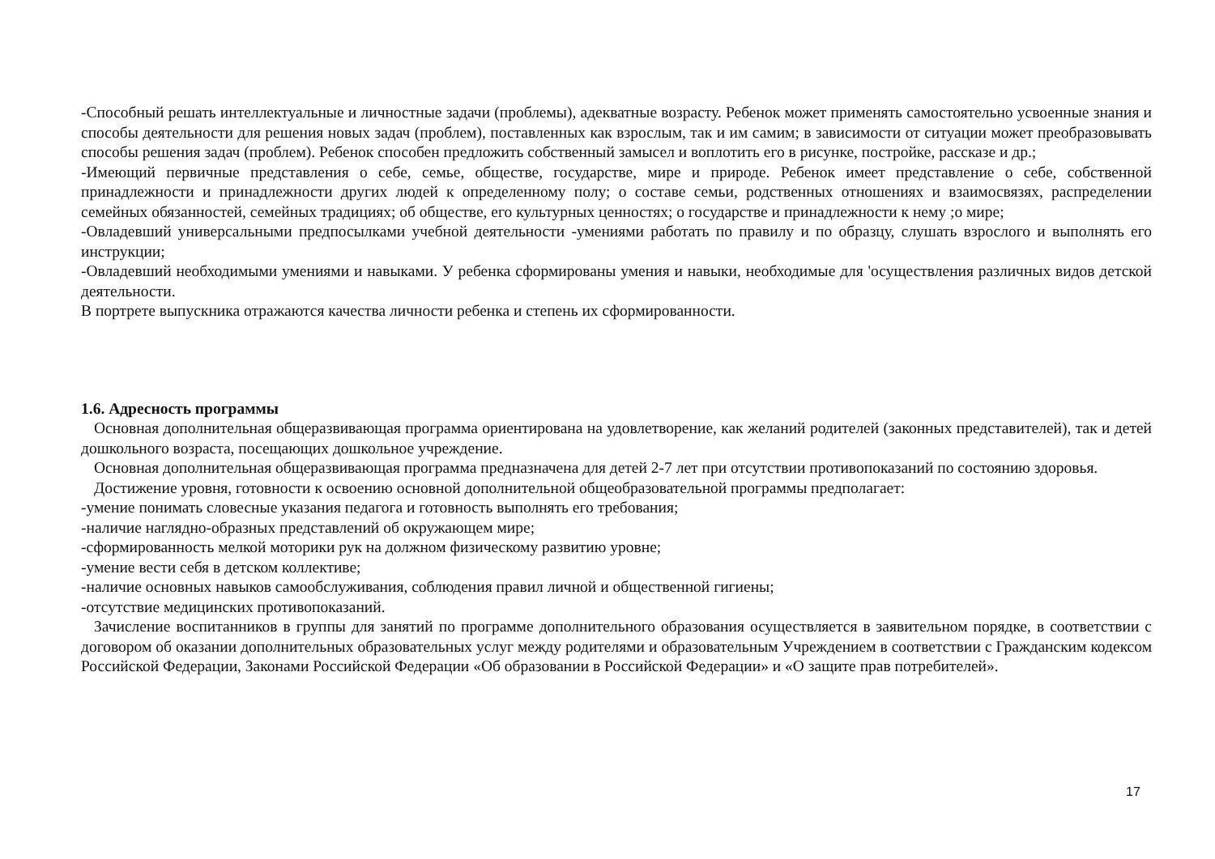-Способный решать интеллектуальные и личностные задачи (проблемы), адекватные возрасту. Ребенок может применять самостоятельно усвоенные знания и способы деятельности для решения новых задач (проблем), поставленных как взрослым, так и им самим; в зависимости от ситуации может преобразовывать способы решения задач (проблем). Ребенок способен предложить собственный замысел и воплотить его в рисунке, постройке, рассказе и др.;
-Имеющий первичные представления о себе, семье, обществе, государстве, мире и природе. Ребенок имеет представление о себе, собственной принадлежности и принадлежности других людей к определенному полу; о составе семьи, родственных отношениях и взаимосвязях, распределении семейных обязанностей, семейных традициях; об обществе, его культурных ценностях; о государстве и принадлежности к нему ;о мире;
-Овладевший универсальными предпосылками учебной деятельности -умениями работать по правилу и по образцу, слушать взрослого и выполнять его инструкции;
-Овладевший необходимыми умениями и навыками. У ребенка сформированы умения и навыки, необходимые для 'осуществления различных видов детской деятельности.
В портрете выпускника отражаются качества личности ребенка и степень их сформированности.
1.6. Адресность программы
Основная дополнительная общеразвивающая программа ориентирована на удовлетворение, как желаний родителей (законных представителей), так и детей дошкольного возраста, посещающих дошкольное учреждение.
Основная дополнительная общеразвивающая программа предназначена для детей 2-7 лет при отсутствии противопоказаний по состоянию здоровья.
Достижение уровня, готовности к освоению основной дополнительной общеобразовательной программы предполагает:
-умение понимать словесные указания педагога и готовность выполнять его требования;
-наличие наглядно-образных представлений об окружающем мире;
-сформированность мелкой моторики рук на должном физическому развитию уровне;
-умение вести себя в детском коллективе;
-наличие основных навыков самообслуживания, соблюдения правил личной и общественной гигиены;
-отсутствие медицинских противопоказаний.
Зачисление воспитанников в группы для занятий по программе дополнительного образования осуществляется в заявительном порядке, в соответствии с договором об оказании дополнительных образовательных услуг между родителями и образовательным Учреждением в соответствии с Гражданским кодексом Российской Федерации, Законами Российской Федерации «Об образовании в Российской Федерации» и «О защите прав потребителей».
17